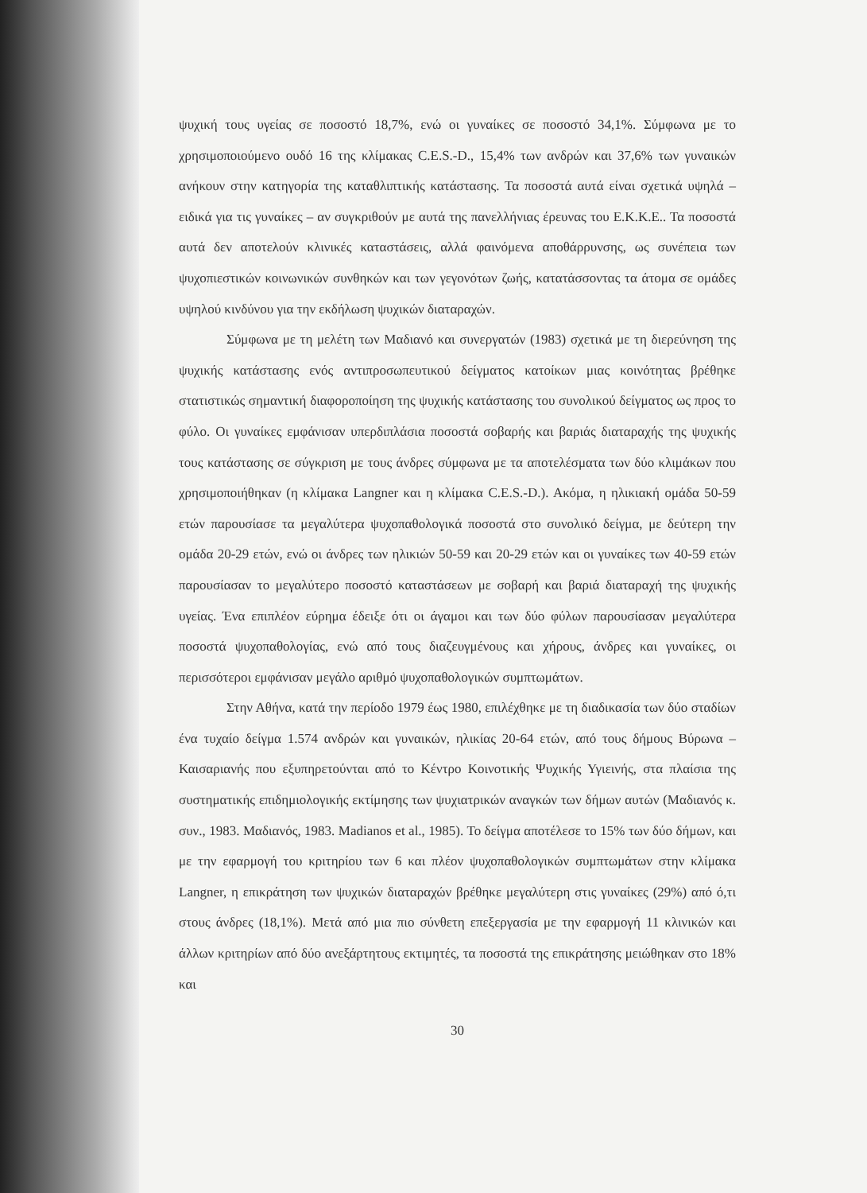ψυχική τους υγείας σε ποσοστό 18,7%, ενώ οι γυναίκες σε ποσοστό 34,1%. Σύμφωνα με το χρησιμοποιούμενο ουδό 16 της κλίμακας C.E.S.-D., 15,4% των ανδρών και 37,6% των γυναικών ανήκουν στην κατηγορία της καταθλιπτικής κατάστασης. Τα ποσοστά αυτά είναι σχετικά υψηλά – ειδικά για τις γυναίκες – αν συγκριθούν με αυτά της πανελλήνιας έρευνας του Ε.Κ.Κ.Ε.. Τα ποσοστά αυτά δεν αποτελούν κλινικές καταστάσεις, αλλά φαινόμενα αποθάρρυνσης, ως συνέπεια των ψυχοπιεστικών κοινωνικών συνθηκών και των γεγονότων ζωής, κατατάσσοντας τα άτομα σε ομάδες υψηλού κινδύνου για την εκδήλωση ψυχικών διαταραχών.
Σύμφωνα με τη μελέτη των Μαδιανό και συνεργατών (1983) σχετικά με τη διερεύνηση της ψυχικής κατάστασης ενός αντιπροσωπευτικού δείγματος κατοίκων μιας κοινότητας βρέθηκε στατιστικώς σημαντική διαφοροποίηση της ψυχικής κατάστασης του συνολικού δείγματος ως προς το φύλο. Οι γυναίκες εμφάνισαν υπερδιπλάσια ποσοστά σοβαρής και βαριάς διαταραχής της ψυχικής τους κατάστασης σε σύγκριση με τους άνδρες σύμφωνα με τα αποτελέσματα των δύο κλιμάκων που χρησιμοποιήθηκαν (η κλίμακα Langner και η κλίμακα C.E.S.-D.). Ακόμα, η ηλικιακή ομάδα 50-59 ετών παρουσίασε τα μεγαλύτερα ψυχοπαθολογικά ποσοστά στο συνολικό δείγμα, με δεύτερη την ομάδα 20-29 ετών, ενώ οι άνδρες των ηλικιών 50-59 και 20-29 ετών και οι γυναίκες των 40-59 ετών παρουσίασαν το μεγαλύτερο ποσοστό καταστάσεων με σοβαρή και βαριά διαταραχή της ψυχικής υγείας. Ένα επιπλέον εύρημα έδειξε ότι οι άγαμοι και των δύο φύλων παρουσίασαν μεγαλύτερα ποσοστά ψυχοπαθολογίας, ενώ από τους διαζευγμένους και χήρους, άνδρες και γυναίκες, οι περισσότεροι εμφάνισαν μεγάλο αριθμό ψυχοπαθολογικών συμπτωμάτων.
Στην Αθήνα, κατά την περίοδο 1979 έως 1980, επιλέχθηκε με τη διαδικασία των δύο σταδίων ένα τυχαίο δείγμα 1.574 ανδρών και γυναικών, ηλικίας 20-64 ετών, από τους δήμους Βύρωνα – Καισαριανής που εξυπηρετούνται από το Κέντρο Κοινοτικής Ψυχικής Υγιεινής, στα πλαίσια της συστηματικής επιδημιολογικής εκτίμησης των ψυχιατρικών αναγκών των δήμων αυτών (Μαδιανός κ. συν., 1983. Μαδιανός, 1983. Madianos et al., 1985). Το δείγμα αποτέλεσε το 15% των δύο δήμων, και με την εφαρμογή του κριτηρίου των 6 και πλέον ψυχοπαθολογικών συμπτωμάτων στην κλίμακα Langner, η επικράτηση των ψυχικών διαταραχών βρέθηκε μεγαλύτερη στις γυναίκες (29%) από ό,τι στους άνδρες (18,1%). Μετά από μια πιο σύνθετη επεξεργασία με την εφαρμογή 11 κλινικών και άλλων κριτηρίων από δύο ανεξάρτητους εκτιμητές, τα ποσοστά της επικράτησης μειώθηκαν στο 18% και
30